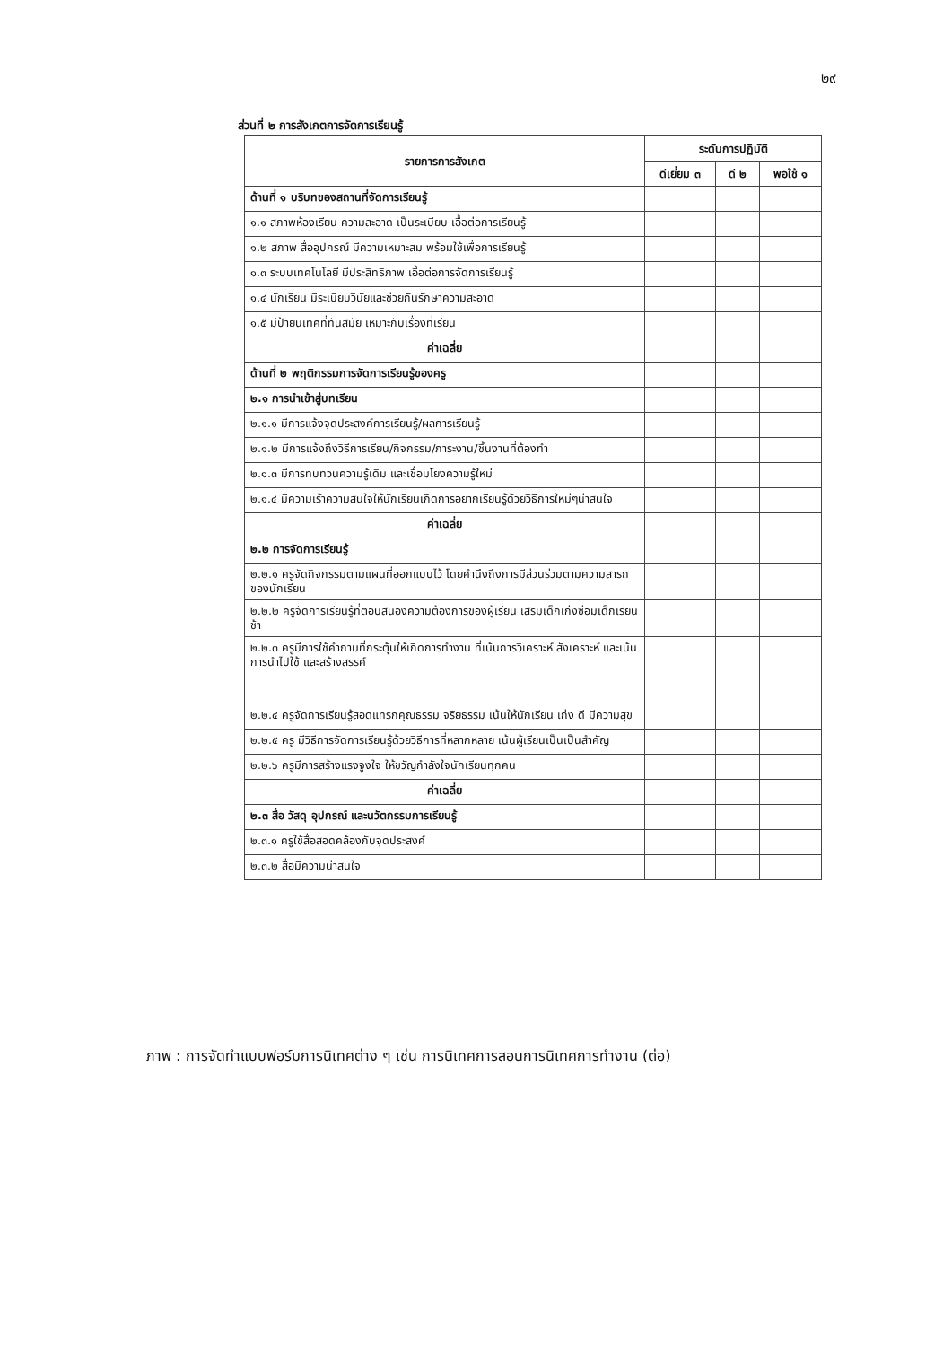๒๙
ส่วนที่ ๒ การสังเกตการจัดการเรียนรู้
| รายการการสังเกต | ระดับการปฏิบัติ | | |
| --- | --- | --- | --- |
| | ดีเยี่ยม ๓ | ดี ๒ | พอใช้ ๑ |
| ด้านที่ ๑ บริบทของสถานที่จัดการเรียนรู้ | | | |
| ๑.๑ สภาพห้องเรียน ความสะอาด เป็นระเบียบ เอื้อต่อการเรียนรู้ | | | |
| ๑.๒ สภาพ สื่ออุปกรณ์ มีความเหมาะสม พร้อมใช้เพื่อการเรียนรู้ | | | |
| ๑.๓ ระบบเทคโนโลยี มีประสิทธิภาพ เอื้อต่อการจัดการเรียนรู้ | | | |
| ๑.๔ นักเรียน มีระเบียบวินัยและช่วยกันรักษาความสะอาด | | | |
| ๑.๕ มีป้ายนิเทศที่ทันสมัย เหมาะกับเรื่องที่เรียน | | | |
| ค่าเฉลี่ย | | | |
| ด้านที่ ๒ พฤติกรรมการจัดการเรียนรู้ของครู | | | |
| ๒.๑ การนำเข้าสู่บทเรียน | | | |
| ๒.๑.๑ มีการแจ้งจุดประสงค์การเรียนรู้/ผลการเรียนรู้ | | | |
| ๒.๑.๒ มีการแจ้งถึงวิธีการเรียน/กิจกรรม/ภาระงาน/ชิ้นงานที่ต้องทำ | | | |
| ๒.๑.๓ มีการทบทวนความรู้เดิม และเชื่อมโยงความรู้ใหม่ | | | |
| ๒.๑.๔ มีความเร้าความสนใจให้นักเรียนเกิดการอยากเรียนรู้ด้วยวิธีการใหม่ๆน่าสนใจ | | | |
| ค่าเฉลี่ย | | | |
| ๒.๒ การจัดการเรียนรู้ | | | |
| ๒.๒.๑ ครูจัดกิจกรรมตามแผนที่ออกแบบไว้ โดยคำนึงถึงการมีส่วนร่วมตามความสารถของนักเรียน | | | |
| ๒.๒.๒ ครูจัดการเรียนรู้ที่ตอบสนองความต้องการของผู้เรียน เสริมเด็กเก่งซ่อมเด็กเรียนช้า | | | |
| ๒.๒.๓ ครูมีการใช้คำถามที่กระตุ้นให้เกิดการทำงาน ที่เน้นการวิเคราะห์ สังเคราะห์ และเน้นการนำไปใช้ และสร้างสรรค์ | | | |
| ๒.๒.๔ ครูจัดการเรียนรู้สอดแทรกคุณธรรม จริยธรรม เน้นให้นักเรียน เก่ง ดี มีความสุข | | | |
| ๒.๒.๕ ครู มีวิธีการจัดการเรียนรู้ด้วยวิธีการที่หลากหลาย เน้นผู้เรียนเป็นเป็นสำคัญ | | | |
| ๒.๒.๖ ครูมีการสร้างแรงจูงใจ ให้ขวัญกำลังใจนักเรียนทุกคน | | | |
| ค่าเฉลี่ย | | | |
| ๒.๓ สื่อ วัสดุ อุปกรณ์ และนวัตกรรมการเรียนรู้ | | | |
| ๒.๓.๑ ครูใช้สื่อสอดคล้องกับจุดประสงค์ | | | |
| ๒.๓.๒ สื่อมีความน่าสนใจ | | | |
ภาพ : การจัดทำแบบฟอร์มการนิเทศต่าง ๆ เช่น การนิเทศการสอนการนิเทศการทำงาน (ต่อ)